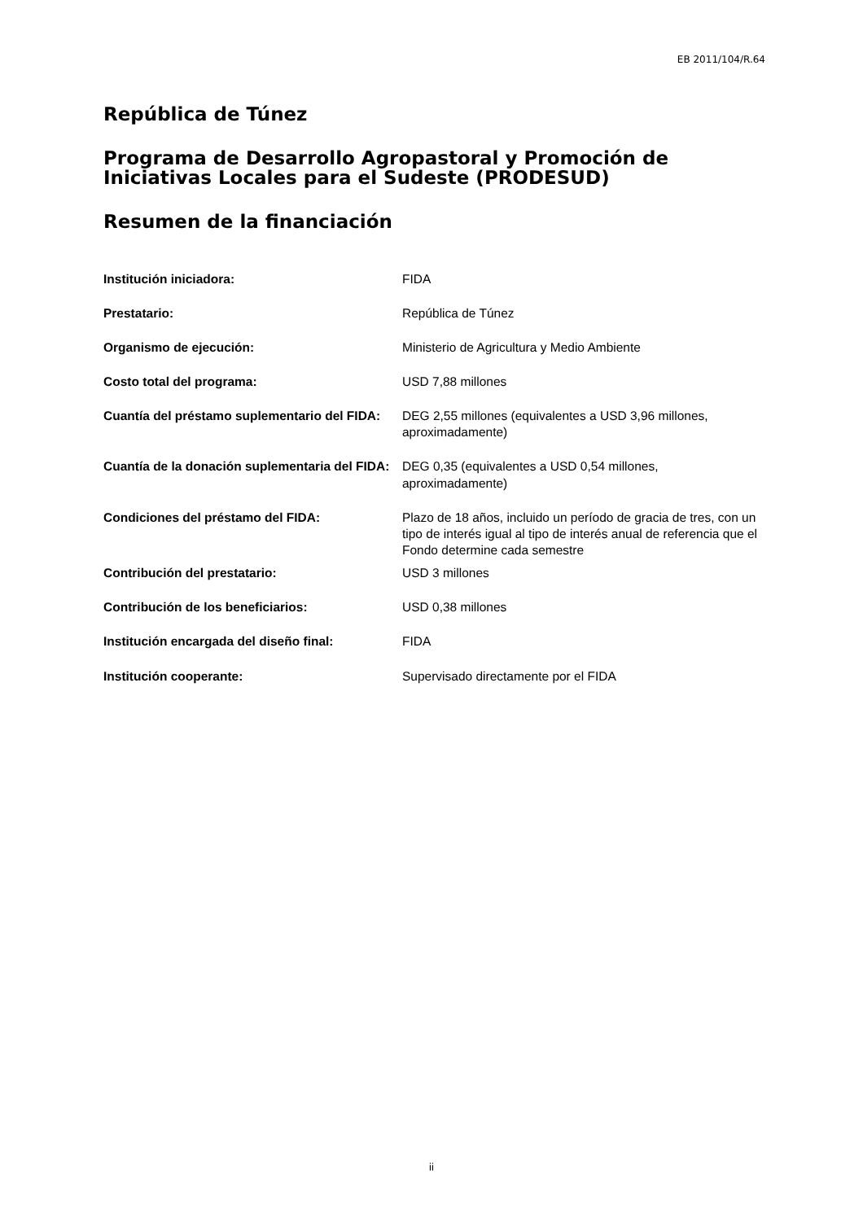EB 2011/104/R.64
República de Túnez
Programa de Desarrollo Agropastoral y Promoción de Iniciativas Locales para el Sudeste (PRODESUD)
Resumen de la financiación
| Institución iniciadora: | FIDA |
| Prestatario: | República de Túnez |
| Organismo de ejecución: | Ministerio de Agricultura y Medio Ambiente |
| Costo total del programa: | USD 7,88 millones |
| Cuantía del préstamo suplementario del FIDA: | DEG 2,55 millones (equivalentes a USD 3,96 millones, aproximadamente) |
| Cuantía de la donación suplementaria del FIDA: | DEG 0,35 (equivalentes a USD 0,54 millones, aproximadamente) |
| Condiciones del préstamo del FIDA: | Plazo de 18 años, incluido un período de gracia de tres, con un tipo de interés igual al tipo de interés anual de referencia que el Fondo determine cada semestre |
| Contribución del prestatario: | USD 3 millones |
| Contribución de los beneficiarios: | USD 0,38 millones |
| Institución encargada del diseño final: | FIDA |
| Institución cooperante: | Supervisado directamente por el FIDA |
ii